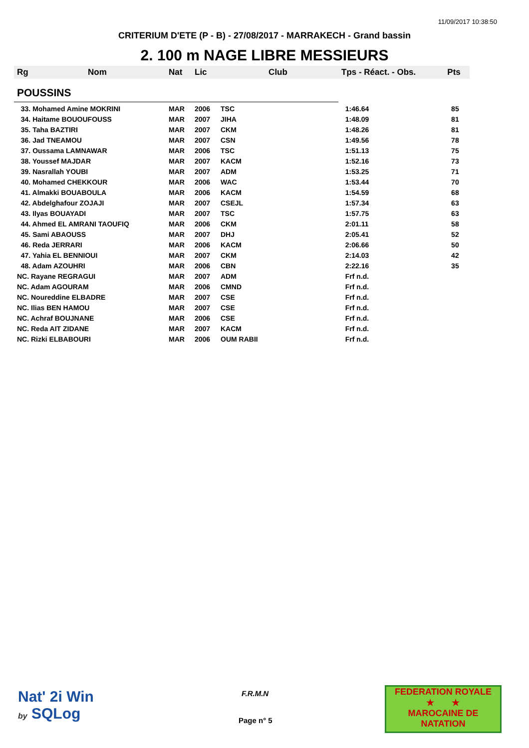11/09/2017 10:38:50
CRITERIUM D'ETE (P - B) - 27/08/2017 - MARRAKECH - Grand bassin
2. 100 m NAGE LIBRE MESSIEURS
| Rg | Nom | Nat | Lic | Club | Tps - Réact. - Obs. | Pts |
| --- | --- | --- | --- | --- | --- | --- |
| POUSSINS | | | | | | |
| 33. Mohamed Amine MOKRINI | | MAR | 2006 | TSC | 1:46.64 | 85 |
| 34. Haitame BOUOUFOUSS | | MAR | 2007 | JIHA | 1:48.09 | 81 |
| 35. Taha BAZTIRI | | MAR | 2007 | CKM | 1:48.26 | 81 |
| 36. Jad TNEAMOU | | MAR | 2007 | CSN | 1:49.56 | 78 |
| 37. Oussama LAMNAWAR | | MAR | 2006 | TSC | 1:51.13 | 75 |
| 38. Youssef MAJDAR | | MAR | 2007 | KACM | 1:52.16 | 73 |
| 39. Nasrallah YOUBI | | MAR | 2007 | ADM | 1:53.25 | 71 |
| 40. Mohamed CHEKKOUR | | MAR | 2006 | WAC | 1:53.44 | 70 |
| 41. Almakki BOUABOULA | | MAR | 2006 | KACM | 1:54.59 | 68 |
| 42. Abdelghafour ZOJAJI | | MAR | 2007 | CSEJL | 1:57.34 | 63 |
| 43. Ilyas BOUAYADI | | MAR | 2007 | TSC | 1:57.75 | 63 |
| 44. Ahmed EL AMRANI TAOUFIQ | | MAR | 2006 | CKM | 2:01.11 | 58 |
| 45. Sami ABAOUSS | | MAR | 2007 | DHJ | 2:05.41 | 52 |
| 46. Reda JERRARI | | MAR | 2006 | KACM | 2:06.66 | 50 |
| 47. Yahia EL BENNIOUI | | MAR | 2007 | CKM | 2:14.03 | 42 |
| 48. Adam AZOUHRI | | MAR | 2006 | CBN | 2:22.16 | 35 |
| NC. Rayane REGRAGUI | | MAR | 2007 | ADM | Frf n.d. | |
| NC. Adam AGOURAM | | MAR | 2006 | CMND | Frf n.d. | |
| NC. Noureddine ELBADRE | | MAR | 2007 | CSE | Frf n.d. | |
| NC. Ilias BEN HAMOU | | MAR | 2007 | CSE | Frf n.d. | |
| NC. Achraf BOUJNANE | | MAR | 2006 | CSE | Frf n.d. | |
| NC. Reda AIT ZIDANE | | MAR | 2007 | KACM | Frf n.d. | |
| NC. Rizki ELBABOURI | | MAR | 2006 | OUM RABII | Frf n.d. | |
Nat' 2i Win
by SQLog
F.R.M.N
Page n° 5
FEDERATION ROYALE
★ ★
MAROCAINE DE NATATION